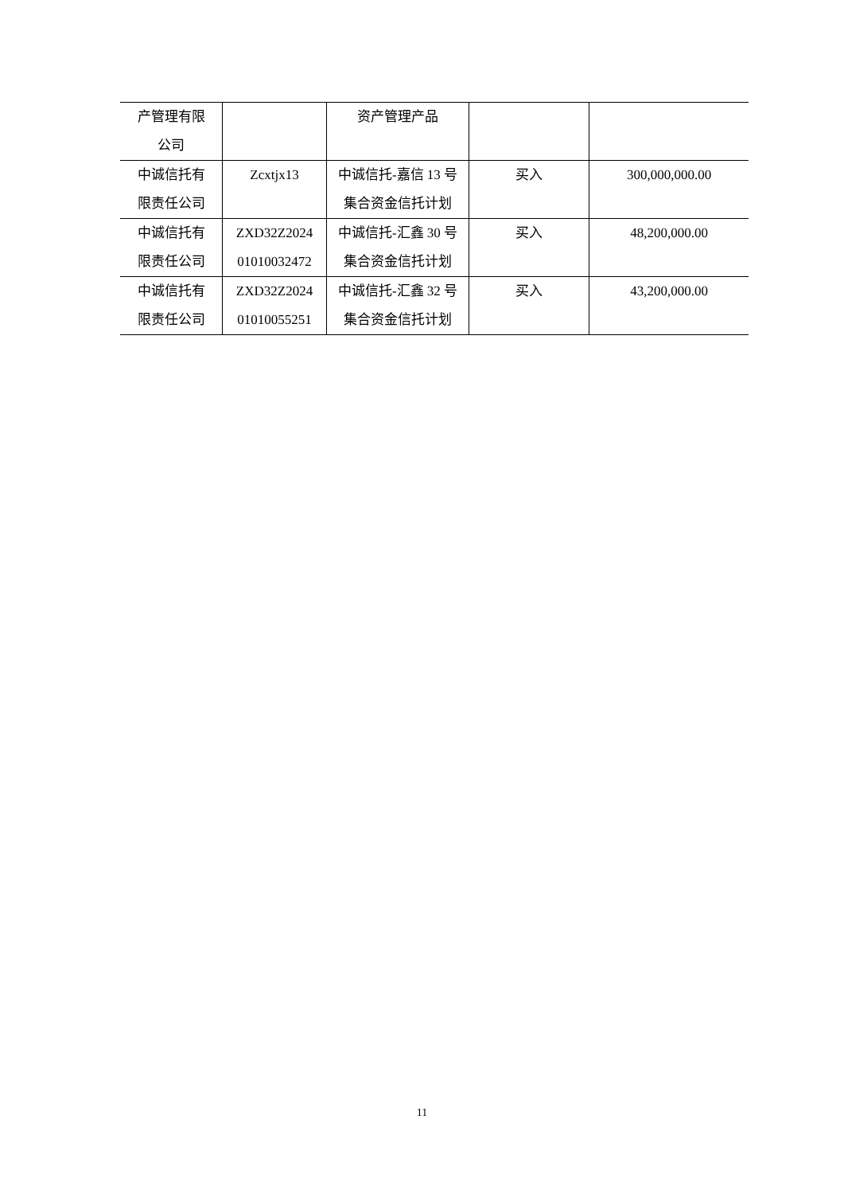| 产管理有限 公司 | | 资产管理产品 | | |
| 中诚信托有 限责任公司 | Zcxtjx13 | 中诚信托-嘉信 13 号 集合资金信托计划 | 买入 | 300,000,000.00 |
| 中诚信托有 限责任公司 | ZXD32Z2024 01010032472 | 中诚信托-汇鑫 30 号 集合资金信托计划 | 买入 | 48,200,000.00 |
| 中诚信托有 限责任公司 | ZXD32Z2024 01010055251 | 中诚信托-汇鑫 32 号 集合资金信托计划 | 买入 | 43,200,000.00 |
11